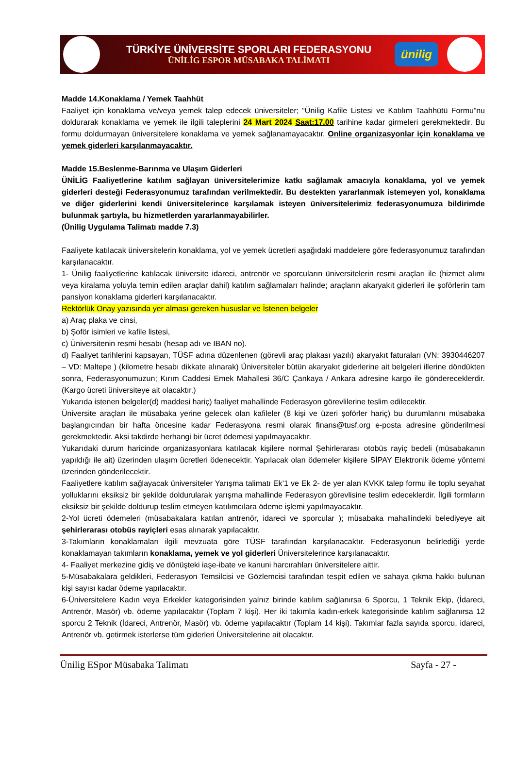TÜRKİYE ÜNİVERSİTE SPORLARI FEDERASYONU
ÜNİLİG ESPOR MÜSABAKA TALİMATI
ünilig
Madde 14.Konaklama / Yemek Taahhüt
Faaliyet için konaklama ve/veya yemek talep edecek üniversiteler; “Ünilig Kafile Listesi ve Katılım Taahhütü Formu”nu doldurarak konaklama ve yemek ile ilgili taleplerini 24 Mart 2024 Saat:17.00 tarihine kadar girmeleri gerekmektedir. Bu formu doldurmayan üniversitelere konaklama ve yemek sağlanamayacaktır. Online organizasyonlar için konaklama ve yemek giderleri karşılanmayacaktır.
Madde 15.Beslenme-Barınma ve Ulaşım Giderleri
ÜNİLİG Faaliyetlerine katılım sağlayan üniversitelerimize katkı sağlamak amacıyla konaklama, yol ve yemek giderleri desteği Federasyonumuz tarafından verilmektedir. Bu destekten yararlanmak istemeyen yol, konaklama ve diğer giderlerini kendi üniversitelerince karşılamak isteyen üniversitelerimiz federasyonumuza bildirimde bulunmak şartıyla, bu hizmetlerden yararlanmayabilirler.
(Ünilig Uygulama Talimatı madde 7.3)
Faaliyete katılacak üniversitelerin konaklama, yol ve yemek ücretleri aşağıdaki maddelere göre federasyonumuz tarafından karşılanacaktır.
1- Ünilig faaliyetlerine katılacak üniversite idareci, antrenör ve sporcuların üniversitelerin resmi araçları ile (hizmet alımı veya kiralama yoluyla temin edilen araçlar dahil) katılım sağlamaları halinde; araçların akaryakıt giderleri ile şoförlerin tam pansiyon konaklama giderleri karşılanacaktır.
Rektörlük Onay yazısında yer alması gereken hususlar ve İstenen belgeler
a) Araç plaka ve cinsi,
b) Şoför isimleri ve kafile listesi,
c) Üniversitenin resmi hesabı (hesap adı ve IBAN no).
d) Faaliyet tarihlerini kapsayan, TÜSF adına düzenlenen (görevli araç plakası yazılı) akaryakıt faturaları (VN: 3930446207 – VD: Maltepe ) (kilometre hesabı dikkate alınarak) Üniversiteler bütün akaryakıt giderlerine ait belgeleri illerine döndükten sonra, Federasyonumuzun; Kırım Caddesi Emek Mahallesi 36/C Çankaya / Ankara adresine kargo ile göndereceklerdir. (Kargo ücreti üniversiteye ait olacaktır.)
Yukarıda istenen belgeler(d) maddesi hariç) faaliyet mahallinde Federasyon görevlilerine teslim edilecektir.
Üniversite araçları ile müsabaka yerine gelecek olan kafileler (8 kişi ve üzeri şoförler hariç) bu durumlarını müsabaka başlangıcından bir hafta öncesine kadar Federasyona resmi olarak finans@tusf.org e-posta adresine gönderilmesi gerekmektedir. Aksi takdirde herhangi bir ücret ödemesi yapılmayacaktır.
Yukarıdaki durum haricinde organizasyonlara katılacak kişilere normal Şehirlerarası otobüs rayiç bedeli (müsabakanın yapıldığı ile ait) üzerinden ulaşım ücretleri ödenecektir. Yapılacak olan ödemeler kişilere SİPAY Elektronik ödeme yöntemi üzerinden gönderilecektir.
Faaliyetlere katılım sağlayacak üniversiteler Yarışma talimatı Ek’1 ve Ek 2- de yer alan KVKK talep formu ile toplu seyahat yolluklarını eksiksiz bir şekilde doldurularak yarışma mahallinde Federasyon görevlisine teslim edeceklerdir. İlgili formların eksiksiz bir şekilde doldurup teslim etmeyen katılımcılara ödeme işlemi yapılmayacaktır.
2-Yol ücreti ödemeleri (müsabakalara katılan antrenör, idareci ve sporcular ); müsabaka mahallindeki belediyeye ait şehirlerarası otobüs rayiçleri esas alınarak yapılacaktır.
3-Takımların konaklamaları ilgili mevzuata göre TÜSF tarafından karşılanacaktır. Federasyonun belirlediği yerde konaklamayan takımların konaklama, yemek ve yol giderleri Üniversitelerince karşılanacaktır.
4- Faaliyet merkezine gidiş ve dönüşteki iaşe-ibate ve kanuni harcırahları üniversitelere aittir.
5-Müsabakalara geldikleri, Federasyon Temsilcisi ve Gözlemcisi tarafından tespit edilen ve sahaya çıkma hakkı bulunan kişi sayısı kadar ödeme yapılacaktır.
6-Üniversitelere Kadın veya Erkekler kategorisinden yalnız birinde katılım sağlanırsa 6 Sporcu, 1 Teknik Ekip, (İdareci, Antrenör, Masör) vb. ödeme yapılacaktır (Toplam 7 kişi). Her iki takımla kadın-erkek kategorisinde katılım sağlanırsa 12 sporcu 2 Teknik (İdareci, Antrenör, Masör) vb. ödeme yapılacaktır (Toplam 14 kişi). Takımlar fazla sayıda sporcu, idareci, Antrenör vb. getirmek isterlerse tüm giderleri Üniversitelerine ait olacaktır.
Ünilig ESpor Müsabaka Talimatı Sayfa - 27 -